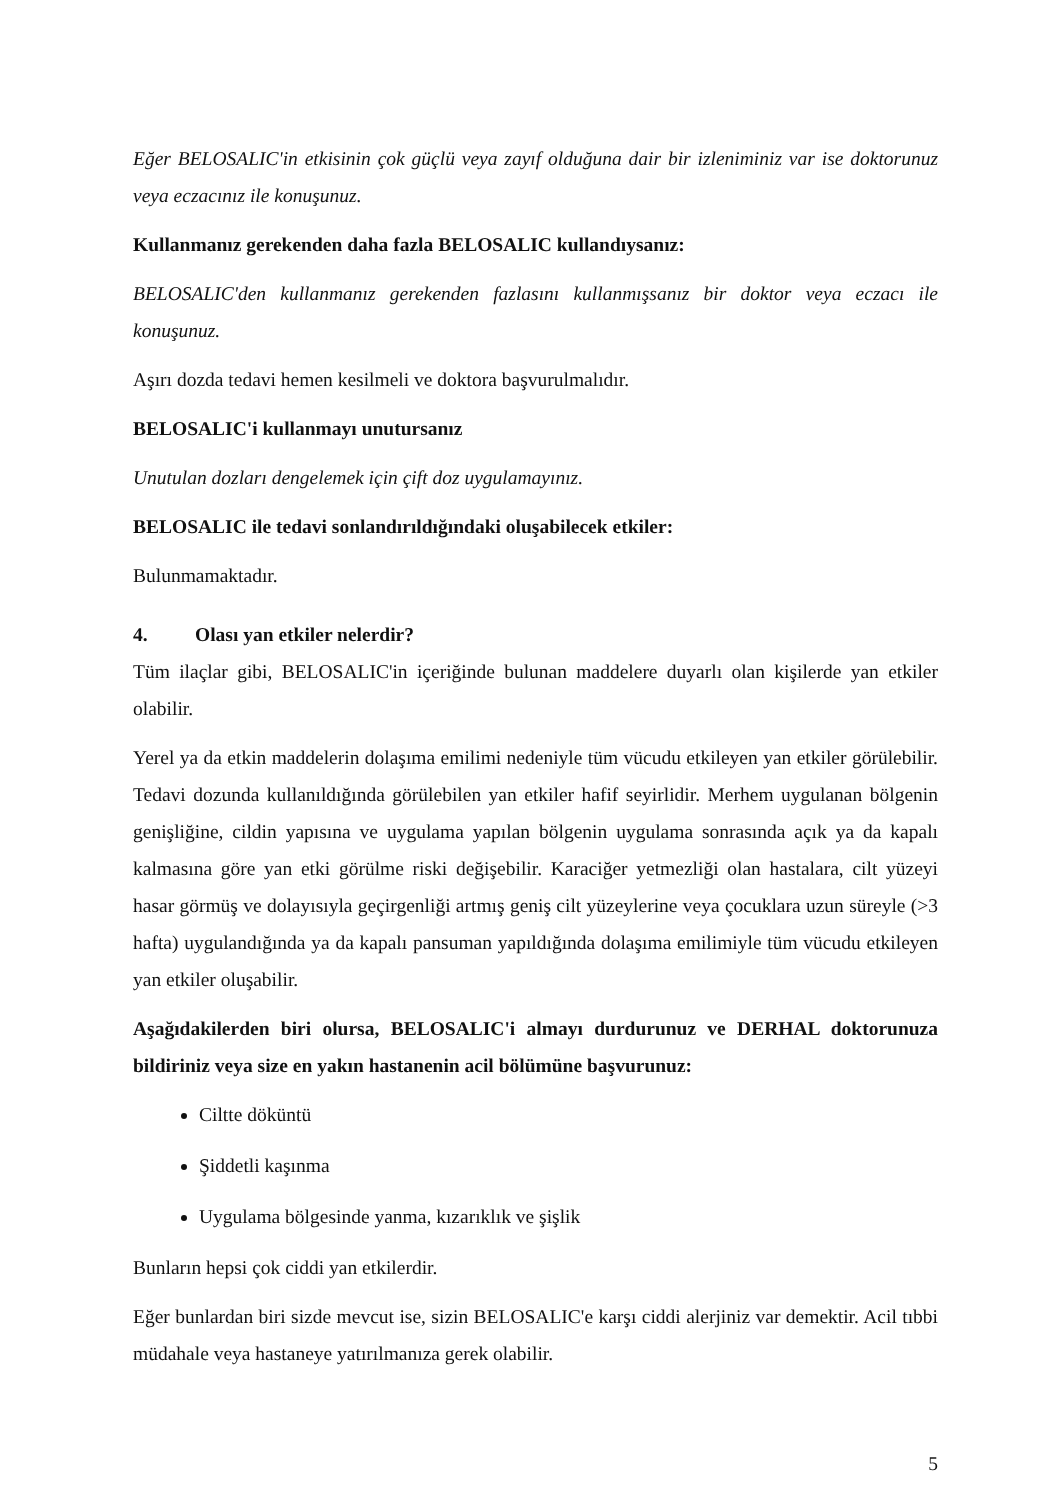Eğer BELOSALIC'in etkisinin çok güçlü veya zayıf olduğuna dair bir izleniminiz var ise doktorunuz veya eczacınız ile konuşunuz.
Kullanmanız gerekenden daha fazla BELOSALIC kullandıysanız:
BELOSALIC'den kullanmanız gerekenden fazlasını kullanmışsanız bir doktor veya eczacı ile konuşunuz.
Aşırı dozda tedavi hemen kesilmeli ve doktora başvurulmalıdır.
BELOSALIC'i kullanmayı unutursanız
Unutulan dozları dengelemek için çift doz uygulamayınız.
BELOSALIC ile tedavi sonlandırıldığındaki oluşabilecek etkiler:
Bulunmamaktadır.
4. Olası yan etkiler nelerdir?
Tüm ilaçlar gibi, BELOSALIC'in içeriğinde bulunan maddelere duyarlı olan kişilerde yan etkiler olabilir.
Yerel ya da etkin maddelerin dolaşıma emilimi nedeniyle tüm vücudu etkileyen yan etkiler görülebilir. Tedavi dozunda kullanıldığında görülebilen yan etkiler hafif seyirlidir. Merhem uygulanan bölgenin genişliğine, cildin yapısına ve uygulama yapılan bölgenin uygulama sonrasında açık ya da kapalı kalmasına göre yan etki görülme riski değişebilir. Karaciğer yetmezliği olan hastalara, cilt yüzeyi hasar görmüş ve dolayısıyla geçirgenliği artmış geniş cilt yüzeylerine veya çocuklara uzun süreyle (>3 hafta) uygulandığında ya da kapalı pansuman yapıldığında dolaşıma emilimiyle tüm vücudu etkileyen yan etkiler oluşabilir.
Aşağıdakilerden biri olursa, BELOSALIC'i almayı durdurunuz ve DERHAL doktorunuza bildiriniz veya size en yakın hastanenin acil bölümüne başvurunuz:
Ciltte döküntü
Şiddetli kaşınma
Uygulama bölgesinde yanma, kızarıklık ve şişlik
Bunların hepsi çok ciddi yan etkilerdir.
Eğer bunlardan biri sizde mevcut ise, sizin BELOSALIC'e karşı ciddi alerjiniz var demektir. Acil tıbbi müdahale veya hastaneye yatırılmanıza gerek olabilir.
5